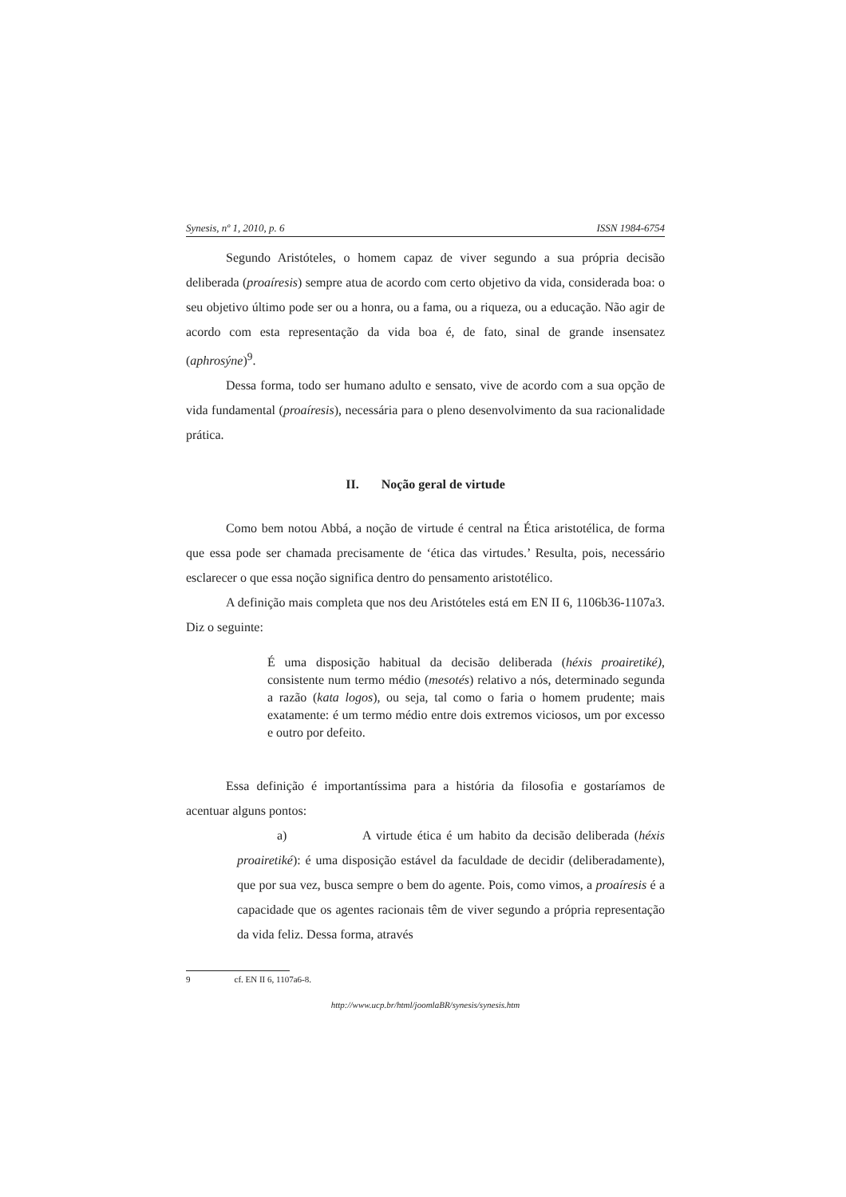Synesis, nº 1, 2010, p. 6 ISSN 1984-6754
Segundo Aristóteles, o homem capaz de viver segundo a sua própria decisão deliberada (proaíresis) sempre atua de acordo com certo objetivo da vida, considerada boa: o seu objetivo último pode ser ou a honra, ou a fama, ou a riqueza, ou a educação. Não agir de acordo com esta representação da vida boa é, de fato, sinal de grande insensatez (aphrosýne)<sup>9</sup>.
Dessa forma, todo ser humano adulto e sensato, vive de acordo com a sua opção de vida fundamental (proaíresis), necessária para o pleno desenvolvimento da sua racionalidade prática.
II. Noção geral de virtude
Como bem notou Abbá, a noção de virtude é central na Ética aristotélica, de forma que essa pode ser chamada precisamente de ‘ética das virtudes.’ Resulta, pois, necessário esclarecer o que essa noção significa dentro do pensamento aristotélico.
A definição mais completa que nos deu Aristóteles está em EN II 6, 1106b36-1107a3. Diz o seguinte:
É uma disposição habitual da decisão deliberada (héxis proairetiké), consistente num termo médio (mesotés) relativo a nós, determinado segunda a razão (kata logos), ou seja, tal como o faria o homem prudente; mais exatamente: é um termo médio entre dois extremos viciosos, um por excesso e outro por defeito.
Essa definição é importantíssima para a história da filosofia e gostaríamos de acentuar alguns pontos:
a) A virtude ética é um habito da decisão deliberada (héxis proairetiké): é uma disposição estável da faculdade de decidir (deliberadamente), que por sua vez, busca sempre o bem do agente. Pois, como vimos, a proaíresis é a capacidade que os agentes racionais têm de viver segundo a própria representação da vida feliz. Dessa forma, através
9 cf. EN II 6, 1107a6-8.
http://www.ucp.br/html/joomlaBR/synesis/synesis.htm